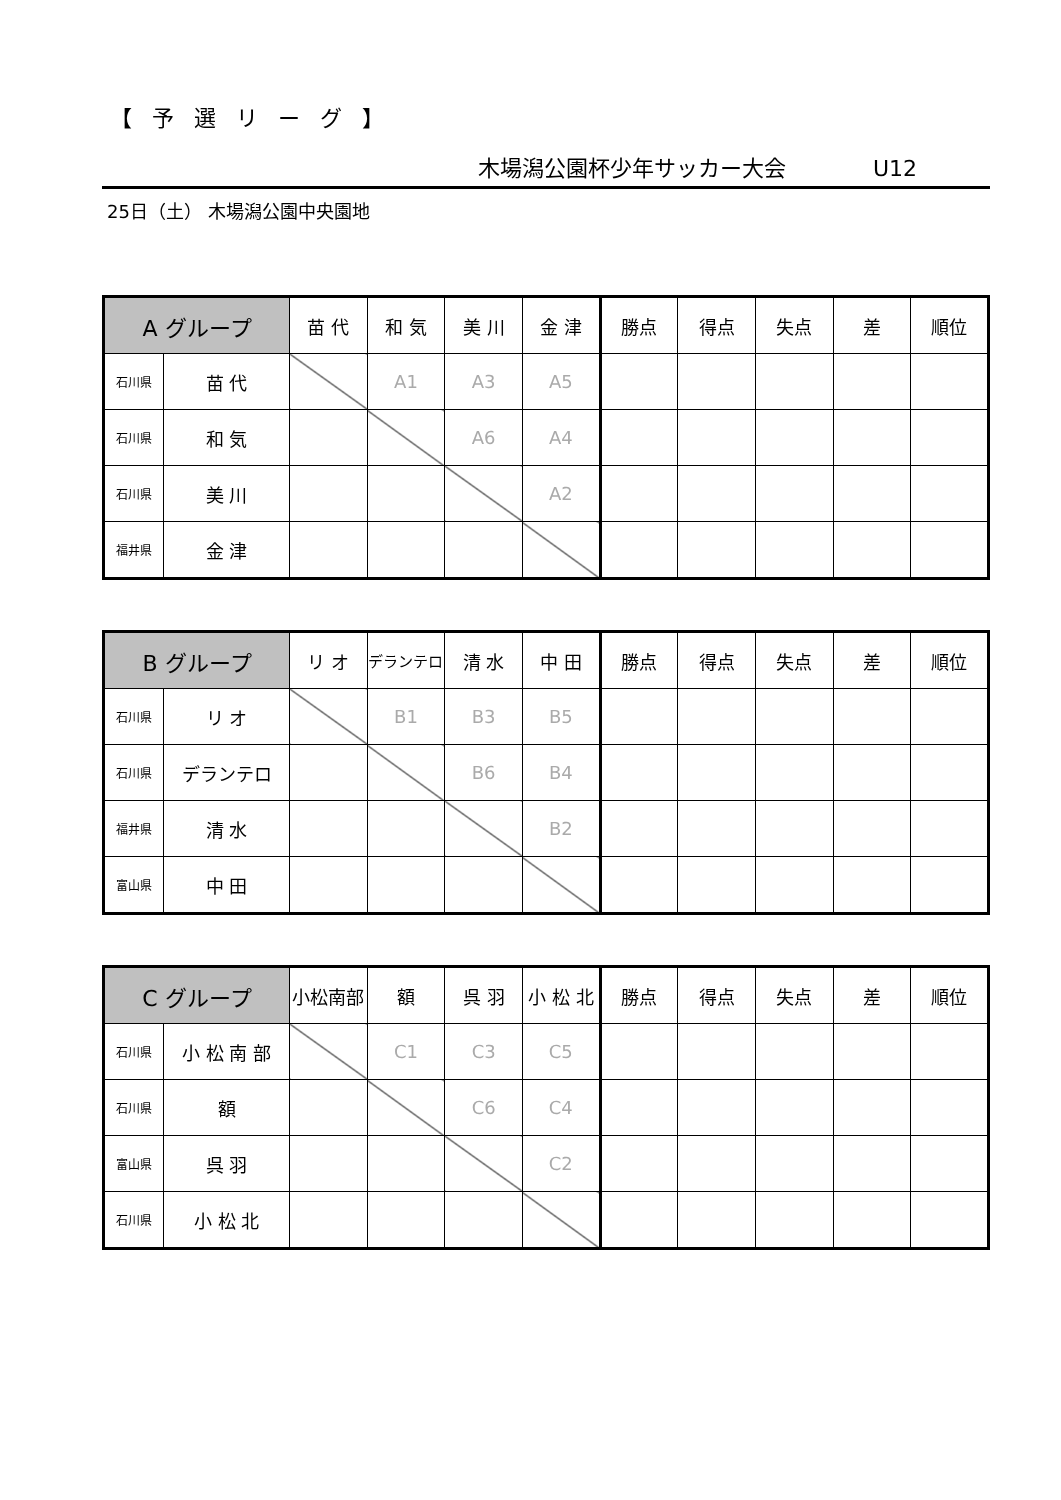【予選リーグ】
木場潟公園杯少年サッカー大会 U12
25日（土） 木場潟公園中央園地
| A グループ | | 苗 代 | 和 気 | 美 川 | 金 津 | 勝点 | 得点 | 失点 | 差 | 順位 |
| --- | --- | --- | --- | --- | --- | --- | --- | --- | --- | --- |
| 石川県 | 苗 代 | | A1 | A3 | A5 | | | | | |
| 石川県 | 和 気 | | | A6 | A4 | | | | | |
| 石川県 | 美 川 | | | | A2 | | | | | |
| 福井県 | 金 津 | | | | | | | | | |
| B グループ | | リ オ | デランテロ | 清 水 | 中 田 | 勝点 | 得点 | 失点 | 差 | 順位 |
| --- | --- | --- | --- | --- | --- | --- | --- | --- | --- | --- |
| 石川県 | リ オ | | B1 | B3 | B5 | | | | | |
| 石川県 | デランテロ | | | B6 | B4 | | | | | |
| 福井県 | 清 水 | | | | B2 | | | | | |
| 富山県 | 中 田 | | | | | | | | | |
| C グループ | | 小松南部 | 額 | 呉 羽 | 小 松 北 | 勝点 | 得点 | 失点 | 差 | 順位 |
| --- | --- | --- | --- | --- | --- | --- | --- | --- | --- | --- |
| 石川県 | 小 松 南 部 | | C1 | C3 | C5 | | | | | |
| 石川県 | 額 | | | C6 | C4 | | | | | |
| 富山県 | 呉 羽 | | | | C2 | | | | | |
| 石川県 | 小 松 北 | | | | | | | | | |